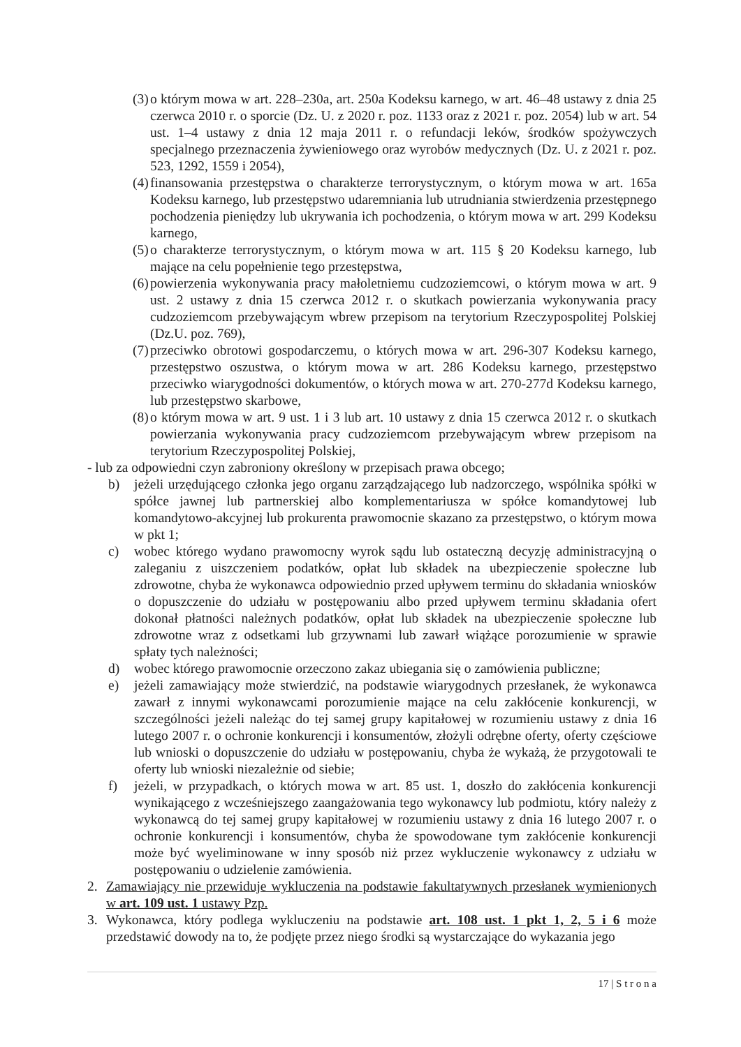(3) o którym mowa w art. 228–230a, art. 250a Kodeksu karnego, w art. 46–48 ustawy z dnia 25 czerwca 2010 r. o sporcie (Dz. U. z 2020 r. poz. 1133 oraz z 2021 r. poz. 2054) lub w art. 54 ust. 1–4 ustawy z dnia 12 maja 2011 r. o refundacji leków, środków spożywczych specjalnego przeznaczenia żywieniowego oraz wyrobów medycznych (Dz. U. z 2021 r. poz. 523, 1292, 1559 i 2054),
(4) finansowania przestępstwa o charakterze terrorystycznym, o którym mowa w art. 165a Kodeksu karnego, lub przestępstwo udaremniania lub utrudniania stwierdzenia przestępnego pochodzenia pieniędzy lub ukrywania ich pochodzenia, o którym mowa w art. 299 Kodeksu karnego,
(5) o charakterze terrorystycznym, o którym mowa w art. 115 § 20 Kodeksu karnego, lub mające na celu popełnienie tego przestępstwa,
(6) powierzenia wykonywania pracy małoletniemu cudzoziemcowi, o którym mowa w art. 9 ust. 2 ustawy z dnia 15 czerwca 2012 r. o skutkach powierzania wykonywania pracy cudzoziemcom przebywającym wbrew przepisom na terytorium Rzeczypospolitej Polskiej (Dz.U. poz. 769),
(7) przeciwko obrotowi gospodarczemu, o których mowa w art. 296-307 Kodeksu karnego, przestępstwo oszustwa, o którym mowa w art. 286 Kodeksu karnego, przestępstwo przeciwko wiarygodności dokumentów, o których mowa w art. 270-277d Kodeksu karnego, lub przestępstwo skarbowe,
(8) o którym mowa w art. 9 ust. 1 i 3 lub art. 10 ustawy z dnia 15 czerwca 2012 r. o skutkach powierzania wykonywania pracy cudzoziemcom przebywającym wbrew przepisom na terytorium Rzeczypospolitej Polskiej,
- lub za odpowiedni czyn zabroniony określony w przepisach prawa obcego;
b) jeżeli urzędującego członka jego organu zarządzającego lub nadzorczego, wspólnika spółki w spółce jawnej lub partnerskiej albo komplementariusza w spółce komandytowej lub komandytowo-akcyjnej lub prokurenta prawomocnie skazano za przestępstwo, o którym mowa w pkt 1;
c) wobec którego wydano prawomocny wyrok sądu lub ostateczną decyzję administracyjną o zaleganiu z uiszczeniem podatków, opłat lub składek na ubezpieczenie społeczne lub zdrowotne, chyba że wykonawca odpowiednio przed upływem terminu do składania wniosków o dopuszczenie do udziału w postępowaniu albo przed upływem terminu składania ofert dokonał płatności należnych podatków, opłat lub składek na ubezpieczenie społeczne lub zdrowotne wraz z odsetkami lub grzywnami lub zawarł wiążące porozumienie w sprawie spłaty tych należności;
d) wobec którego prawomocnie orzeczono zakaz ubiegania się o zamówienia publiczne;
e) jeżeli zamawiający może stwierdzić, na podstawie wiarygodnych przesłanek, że wykonawca zawarł z innymi wykonawcami porozumienie mające na celu zakłócenie konkurencji, w szczególności jeżeli należąc do tej samej grupy kapitałowej w rozumieniu ustawy z dnia 16 lutego 2007 r. o ochronie konkurencji i konsumentów, złożyli odrębne oferty, oferty częściowe lub wnioski o dopuszczenie do udziału w postępowaniu, chyba że wykażą, że przygotowali te oferty lub wnioski niezależnie od siebie;
f) jeżeli, w przypadkach, o których mowa w art. 85 ust. 1, doszło do zakłócenia konkurencji wynikającego z wcześniejszego zaangażowania tego wykonawcy lub podmiotu, który należy z wykonawcą do tej samej grupy kapitałowej w rozumieniu ustawy z dnia 16 lutego 2007 r. o ochronie konkurencji i konsumentów, chyba że spowodowane tym zakłócenie konkurencji może być wyeliminowane w inny sposób niż przez wykluczenie wykonawcy z udziału w postępowaniu o udzielenie zamówienia.
2. Zamawiający nie przewiduje wykluczenia na podstawie fakultatywnych przesłanek wymienionych w art. 109 ust. 1 ustawy Pzp.
3. Wykonawca, który podlega wykluczeniu na podstawie art. 108 ust. 1 pkt 1, 2, 5 i 6 może przedstawić dowody na to, że podjęte przez niego środki są wystarczające do wykazania jego
17 | S t r o n a